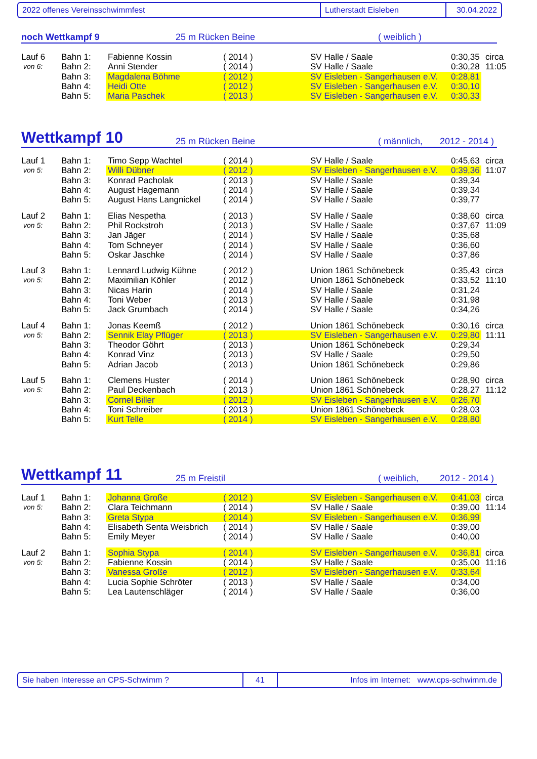2022 offenes Vereinsschwimmfest Lutherstadt Eisleben 30.04.2022
noch Wettkampf 9 25 m Rücken Beine ( weiblich )
| Lauf 6 | Bahn 1: | Fabienne Kossin | ( 2014 ) | SV Halle / Saale | 0:30,35 | circa |
| von 6: | Bahn 2: | Anni Stender | ( 2014 ) | SV Halle / Saale | 0:30,28 | 11:05 |
| | Bahn 3: | Magdalena Böhme | ( 2012 ) | SV Eisleben - Sangerhausen e.V. | 0:28,81 | |
| | Bahn 4: | Heidi Otte | ( 2012 ) | SV Eisleben - Sangerhausen e.V. | 0:30,10 | |
| | Bahn 5: | Maria Paschek | ( 2013 ) | SV Eisleben - Sangerhausen e.V. | 0:30,33 | |
Wettkampf 10 25 m Rücken Beine ( männlich, 2012 - 2014 )
| Lauf 1 | Bahn 1: | Timo Sepp Wachtel | ( 2014 ) | SV Halle / Saale | 0:45,63 | circa |
| von 5: | Bahn 2: | Willi Dübner | ( 2012 ) | SV Eisleben - Sangerhausen e.V. | 0:39,36 | 11:07 |
| | Bahn 3: | Konrad Pacholak | ( 2013 ) | SV Halle / Saale | 0:39,34 | |
| | Bahn 4: | August Hagemann | ( 2014 ) | SV Halle / Saale | 0:39,34 | |
| | Bahn 5: | August Hans Langnickel | ( 2014 ) | SV Halle / Saale | 0:39,77 | |
| Lauf 2 | Bahn 1: | Elias Nespetha | ( 2013 ) | SV Halle / Saale | 0:38,60 | circa |
| von 5: | Bahn 2: | Phil Rockstroh | ( 2013 ) | SV Halle / Saale | 0:37,67 | 11:09 |
| | Bahn 3: | Jan Jäger | ( 2014 ) | SV Halle / Saale | 0:35,68 | |
| | Bahn 4: | Tom Schneyer | ( 2014 ) | SV Halle / Saale | 0:36,60 | |
| | Bahn 5: | Oskar Jaschke | ( 2014 ) | SV Halle / Saale | 0:37,86 | |
| Lauf 3 | Bahn 1: | Lennard Ludwig Kühne | ( 2012 ) | Union 1861 Schönebeck | 0:35,43 | circa |
| von 5: | Bahn 2: | Maximilian Köhler | ( 2012 ) | Union 1861 Schönebeck | 0:33,52 | 11:10 |
| | Bahn 3: | Nicas Harin | ( 2014 ) | SV Halle / Saale | 0:31,24 | |
| | Bahn 4: | Toni Weber | ( 2013 ) | SV Halle / Saale | 0:31,98 | |
| | Bahn 5: | Jack Grumbach | ( 2014 ) | SV Halle / Saale | 0:34,26 | |
| Lauf 4 | Bahn 1: | Jonas Keemß | ( 2012 ) | Union 1861 Schönebeck | 0:30,16 | circa |
| von 5: | Bahn 2: | Sennik Elay Pflüger | ( 2013 ) | SV Eisleben - Sangerhausen e.V. | 0:29,80 | 11:11 |
| | Bahn 3: | Theodor Göhrt | ( 2013 ) | Union 1861 Schönebeck | 0:29,34 | |
| | Bahn 4: | Konrad Vinz | ( 2013 ) | SV Halle / Saale | 0:29,50 | |
| | Bahn 5: | Adrian Jacob | ( 2013 ) | Union 1861 Schönebeck | 0:29,86 | |
| Lauf 5 | Bahn 1: | Clemens Huster | ( 2014 ) | Union 1861 Schönebeck | 0:28,90 | circa |
| von 5: | Bahn 2: | Paul Deckenbach | ( 2013 ) | Union 1861 Schönebeck | 0:28,27 | 11:12 |
| | Bahn 3: | Cornel Biller | ( 2012 ) | SV Eisleben - Sangerhausen e.V. | 0:26,70 | |
| | Bahn 4: | Toni Schreiber | ( 2013 ) | Union 1861 Schönebeck | 0:28,03 | |
| | Bahn 5: | Kurt Telle | ( 2014 ) | SV Eisleben - Sangerhausen e.V. | 0:28,80 | |
Wettkampf 11 25 m Freistil ( weiblich, 2012 - 2014 )
| Lauf 1 | Bahn 1: | Johanna Große | ( 2012 ) | SV Eisleben - Sangerhausen e.V. | 0:41,03 | circa |
| von 5: | Bahn 2: | Clara Teichmann | ( 2014 ) | SV Halle / Saale | 0:39,00 | 11:14 |
| | Bahn 3: | Greta Stypa | ( 2014 ) | SV Eisleben - Sangerhausen e.V. | 0:36,99 | |
| | Bahn 4: | Elisabeth Senta Weisbrich | ( 2014 ) | SV Halle / Saale | 0:39,00 | |
| | Bahn 5: | Emily Meyer | ( 2014 ) | SV Halle / Saale | 0:40,00 | |
| Lauf 2 | Bahn 1: | Sophia Stypa | ( 2014 ) | SV Eisleben - Sangerhausen e.V. | 0:36,81 | circa |
| von 5: | Bahn 2: | Fabienne Kossin | ( 2014 ) | SV Halle / Saale | 0:35,00 | 11:16 |
| | Bahn 3: | Vanessa Große | ( 2012 ) | SV Eisleben - Sangerhausen e.V. | 0:33,64 | |
| | Bahn 4: | Lucia Sophie Schröter | ( 2013 ) | SV Halle / Saale | 0:34,00 | |
| | Bahn 5: | Lea Lautenschläger | ( 2014 ) | SV Halle / Saale | 0:36,00 | |
Sie haben Interesse an CPS-Schwimm ? 41 Infos im Internet: www.cps-schwimm.de